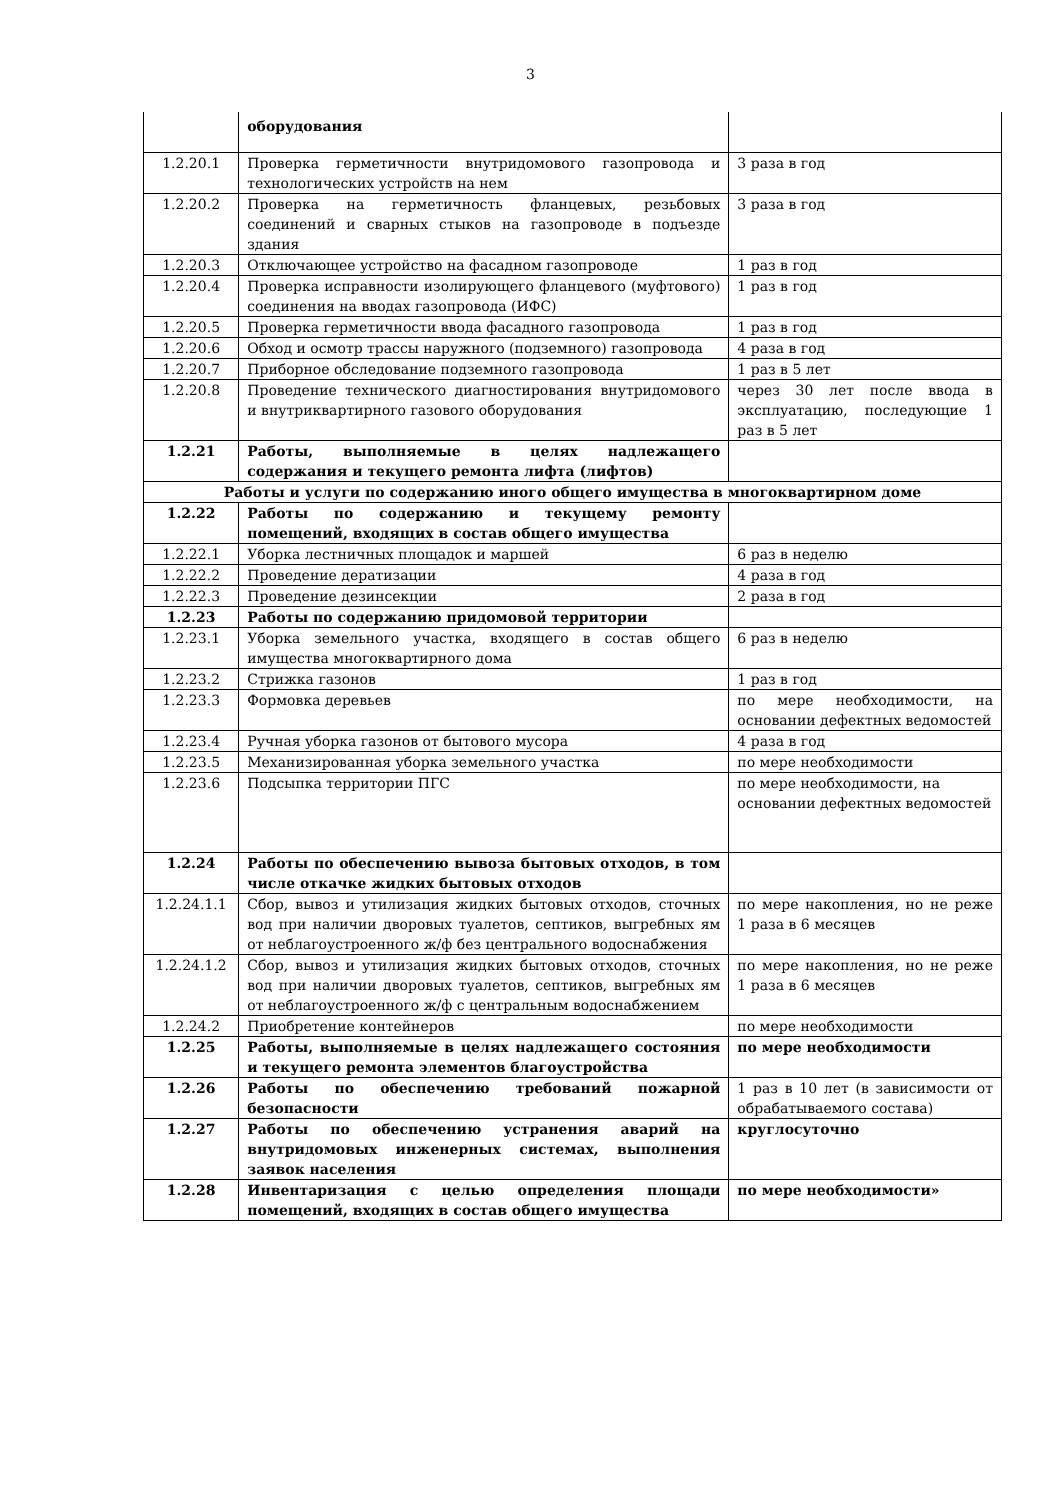3
| | оборудования | |
| 1.2.20.1 | Проверка герметичности внутридомового газопровода и технологических устройств на нем | 3 раза в год |
| 1.2.20.2 | Проверка на герметичность фланцевых, резьбовых соединений и сварных стыков на газопроводе в подъезде здания | 3 раза в год |
| 1.2.20.3 | Отключающее устройство на фасадном газопроводе | 1 раз в год |
| 1.2.20.4 | Проверка исправности изолирующего фланцевого (муфтового) соединения на вводах газопровода (ИФС) | 1 раз в год |
| 1.2.20.5 | Проверка герметичности ввода фасадного газопровода | 1 раз в год |
| 1.2.20.6 | Обход и осмотр трассы наружного (подземного) газопровода | 4 раза в год |
| 1.2.20.7 | Приборное обследование подземного газопровода | 1 раз в 5 лет |
| 1.2.20.8 | Проведение технического диагностирования внутридомового и внутриквартирного газового оборудования | через 30 лет после ввода в эксплуатацию, последующие 1 раз в 5 лет |
| 1.2.21 | Работы, выполняемые в целях надлежащего содержания и текущего ремонта лифта (лифтов) | |
| Работы и услуги по содержанию иного общего имущества в многоквартирном доме | | |
| 1.2.22 | Работы по содержанию и текущему ремонту помещений, входящих в состав общего имущества | |
| 1.2.22.1 | Уборка лестничных площадок и маршей | 6 раз в неделю |
| 1.2.22.2 | Проведение дератизации | 4 раза в год |
| 1.2.22.3 | Проведение дезинсекции | 2 раза в год |
| 1.2.23 | Работы по содержанию придомовой территории | |
| 1.2.23.1 | Уборка земельного участка, входящего в состав общего имущества многоквартирного дома | 6 раз в неделю |
| 1.2.23.2 | Стрижка газонов | 1 раз в год |
| 1.2.23.3 | Формовка деревьев | по мере необходимости, на основании дефектных ведомостей |
| 1.2.23.4 | Ручная уборка газонов от бытового мусора | 4 раза в год |
| 1.2.23.5 | Механизированная уборка земельного участка | по мере необходимости |
| 1.2.23.6 | Подсыпка территории ПГС | по мере необходимости, на основании дефектных ведомостей |
| 1.2.24 | Работы по обеспечению вывоза бытовых отходов, в том числе откачке жидких бытовых отходов | |
| 1.2.24.1.1 | Сбор, вывоз и утилизация жидких бытовых отходов, сточных вод при наличии дворовых туалетов, септиков, выгребных ям от неблагоустроенного ж/ф без центрального водоснабжения | по мере накопления, но не реже 1 раза в 6 месяцев |
| 1.2.24.1.2 | Сбор, вывоз и утилизация жидких бытовых отходов, сточных вод при наличии дворовых туалетов, септиков, выгребных ям от неблагоустроенного ж/ф с центральным водоснабжением | по мере накопления, но не реже 1 раза в 6 месяцев |
| 1.2.24.2 | Приобретение контейнеров | по мере необходимости |
| 1.2.25 | Работы, выполняемые в целях надлежащего состояния и текущего ремонта элементов благоустройства | по мере необходимости |
| 1.2.26 | Работы по обеспечению требований пожарной безопасности | 1 раз в 10 лет (в зависимости от обрабатываемого состава) |
| 1.2.27 | Работы по обеспечению устранения аварий на внутридомовых инженерных системах, выполнения заявок населения | круглосуточно |
| 1.2.28 | Инвентаризация с целью определения площади помещений, входящих в состав общего имущества | по мере необходимости» |